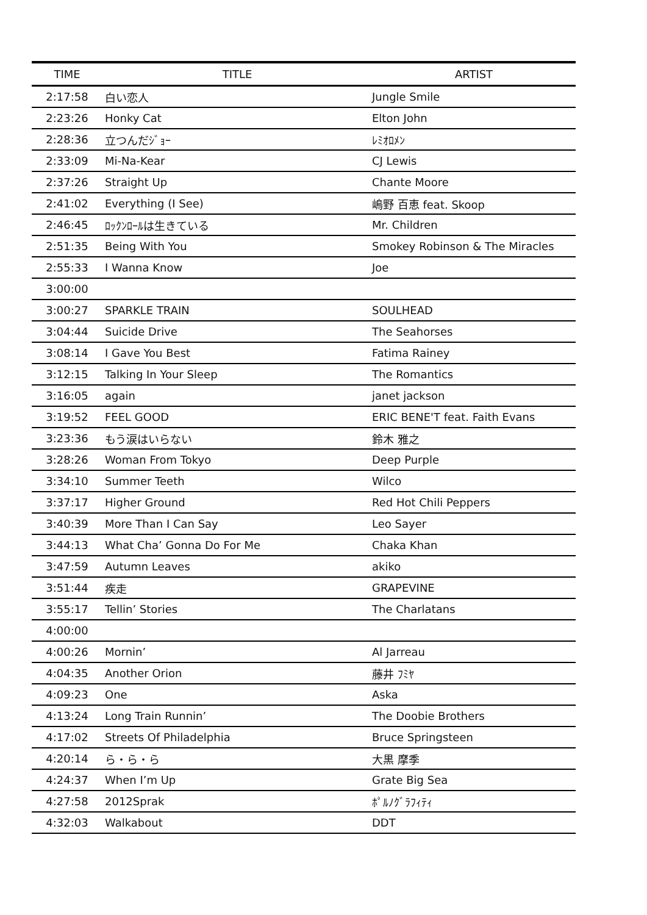| TIME | TITLE | ARTIST |
| --- | --- | --- |
| 2:17:58 | 白い恋人 | Jungle Smile |
| 2:23:26 | Honky Cat | Elton John |
| 2:28:36 | 立つんだｼﾞｮｰ | ﾚﾐｵﾛﾒﾝ |
| 2:33:09 | Mi-Na-Kear | CJ Lewis |
| 2:37:26 | Straight Up | Chante Moore |
| 2:41:02 | Everything (I See) | 嶋野 百恵 feat. Skoop |
| 2:46:45 | ﾛｯｸﾝﾛｰﾙは生きている | Mr. Children |
| 2:51:35 | Being With You | Smokey Robinson & The Miracles |
| 2:55:33 | I Wanna Know | Joe |
| 3:00:00 | | |
| 3:00:27 | SPARKLE TRAIN | SOULHEAD |
| 3:04:44 | Suicide Drive | The Seahorses |
| 3:08:14 | I Gave You Best | Fatima Rainey |
| 3:12:15 | Talking In Your Sleep | The Romantics |
| 3:16:05 | again | janet jackson |
| 3:19:52 | FEEL GOOD | ERIC BENE'T feat. Faith Evans |
| 3:23:36 | もう涙はいらない | 鈴木 雅之 |
| 3:28:26 | Woman From Tokyo | Deep Purple |
| 3:34:10 | Summer Teeth | Wilco |
| 3:37:17 | Higher Ground | Red Hot Chili Peppers |
| 3:40:39 | More Than I Can Say | Leo Sayer |
| 3:44:13 | What Cha’ Gonna Do For Me | Chaka Khan |
| 3:47:59 | Autumn Leaves | akiko |
| 3:51:44 | 疾走 | GRAPEVINE |
| 3:55:17 | Tellin’ Stories | The Charlatans |
| 4:00:00 | | |
| 4:00:26 | Mornin’ | Al Jarreau |
| 4:04:35 | Another Orion | 藤井 ﾌﾐﾔ |
| 4:09:23 | One | Aska |
| 4:13:24 | Long Train Runnin’ | The Doobie Brothers |
| 4:17:02 | Streets Of Philadelphia | Bruce Springsteen |
| 4:20:14 | ら・ら・ら | 大黒 摩季 |
| 4:24:37 | When I’m Up | Grate Big Sea |
| 4:27:58 | 2012Sprak | ﾎﾟﾙﾉｸﾞﾗﾌｨﾃｨ |
| 4:32:03 | Walkabout | DDT |